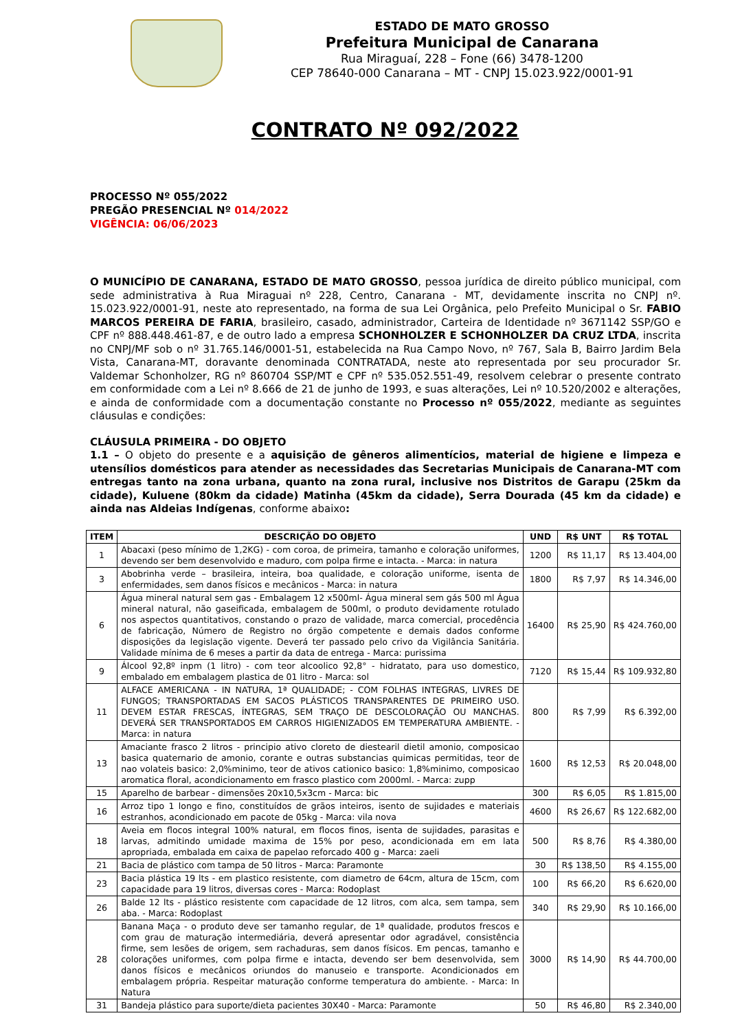ESTADO DE MATO GROSSO
Prefeitura Municipal de Canarana
Rua Miraguaí, 228 – Fone (66) 3478-1200
CEP 78640-000 Canarana – MT - CNPJ 15.023.922/0001-91
CONTRATO Nº 092/2022
PROCESSO Nº 055/2022
PREGÃO PRESENCIAL Nº 014/2022
VIGÊNCIA: 06/06/2023
O MUNICÍPIO DE CANARANA, ESTADO DE MATO GROSSO, pessoa jurídica de direito público municipal, com sede administrativa à Rua Miraguai nº 228, Centro, Canarana - MT, devidamente inscrita no CNPJ nº. 15.023.922/0001-91, neste ato representado, na forma de sua Lei Orgânica, pelo Prefeito Municipal o Sr. FABIO MARCOS PEREIRA DE FARIA, brasileiro, casado, administrador, Carteira de Identidade nº 3671142 SSP/GO e CPF nº 888.448.461-87, e de outro lado a empresa SCHONHOLZER E SCHONHOLZER DA CRUZ LTDA, inscrita no CNPJ/MF sob o nº 31.765.146/0001-51, estabelecida na Rua Campo Novo, nº 767, Sala B, Bairro Jardim Bela Vista, Canarana-MT, doravante denominada CONTRATADA, neste ato representada por seu procurador Sr. Valdemar Schonholzer, RG nº 860704 SSP/MT e CPF nº 535.052.551-49, resolvem celebrar o presente contrato em conformidade com a Lei nº 8.666 de 21 de junho de 1993, e suas alterações, Lei nº 10.520/2002 e alterações, e ainda de conformidade com a documentação constante no Processo nº 055/2022, mediante as seguintes cláusulas e condições:
CLÁUSULA PRIMEIRA - DO OBJETO
1.1 – O objeto do presente e a aquisição de gêneros alimentícios, material de higiene e limpeza e utensílios domésticos para atender as necessidades das Secretarias Municipais de Canarana-MT com entregas tanto na zona urbana, quanto na zona rural, inclusive nos Distritos de Garapu (25km da cidade), Kuluene (80km da cidade) Matinha (45km da cidade), Serra Dourada (45 km da cidade) e ainda nas Aldeias Indígenas, conforme abaixo:
| ITEM | DESCRIÇÃO DO OBJETO | UND | R$ UNT | R$ TOTAL |
| --- | --- | --- | --- | --- |
| 1 | Abacaxi (peso mínimo de 1,2KG) - com coroa, de primeira, tamanho e coloração uniformes, devendo ser bem desenvolvido e maduro, com polpa firme e intacta. - Marca: in natura | 1200 | R$ 11,17 | R$ 13.404,00 |
| 3 | Abobrinha verde – brasileira, inteira, boa qualidade, e coloração uniforme, isenta de enfermidades, sem danos físicos e mecânicos - Marca: in natura | 1800 | R$ 7,97 | R$ 14.346,00 |
| 6 | Água mineral natural sem gas - Embalagem 12 x500ml- Água mineral sem gás 500 ml Água mineral natural, não gaseificada, embalagem de 500ml, o produto devidamente rotulado nos aspectos quantitativos, constando o prazo de validade, marca comercial, procedência de fabricação, Número de Registro no órgão competente e demais dados conforme disposições da legislação vigente. Deverá ter passado pelo crivo da Vigilância Sanitária. Validade mínima de 6 meses a partir da data de entrega - Marca: purissima | 16400 | R$ 25,90 | R$ 424.760,00 |
| 9 | Álcool 92,8º inpm (1 litro) - com teor alcoolico 92,8° - hidratato, para uso domestico, embalado em embalagem plastica de 01 litro - Marca: sol | 7120 | R$ 15,44 | R$ 109.932,80 |
| 11 | ALFACE AMERICANA - IN NATURA, 1ª QUALIDADE; - COM FOLHAS INTEGRAS, LIVRES DE FUNGOS; TRANSPORTADAS EM SACOS PLÁSTICOS TRANSPARENTES DE PRIMEIRO USO. DEVEM ESTAR FRESCAS, ÍNTEGRAS, SEM TRAÇO DE DESCOLORAÇÃO OU MANCHAS. DEVERÁ SER TRANSPORTADOS EM CARROS HIGIENIZADOS EM TEMPERATURA AMBIENTE. - Marca: in natura | 800 | R$ 7,99 | R$ 6.392,00 |
| 13 | Amaciante frasco 2 litros - principio ativo cloreto de diestearil dietil amonio, composicao basica quaternario de amonio, corante e outras substancias quimicas permitidas, teor de nao volateis basico: 2,0%minimo, teor de ativos cationico basico: 1,8%minimo, composicao aromatica floral, acondicionamento em frasco plastico com 2000ml. - Marca: zupp | 1600 | R$ 12,53 | R$ 20.048,00 |
| 15 | Aparelho de barbear - dimensões 20x10,5x3cm - Marca: bic | 300 | R$ 6,05 | R$ 1.815,00 |
| 16 | Arroz tipo 1 longo e fino, constituídos de grãos inteiros, isento de sujidades e materiais estranhos, acondicionado em pacote de 05kg - Marca: vila nova | 4600 | R$ 26,67 | R$ 122.682,00 |
| 18 | Aveia em flocos integral 100% natural, em flocos finos, isenta de sujidades, parasitas e larvas, admitindo umidade maxima de 15% por peso, acondicionada em em lata apropriada, embalada em caixa de papelao reforcado 400 g - Marca: zaeli | 500 | R$ 8,76 | R$ 4.380,00 |
| 21 | Bacia de plástico com tampa de 50 litros - Marca: Paramonte | 30 | R$ 138,50 | R$ 4.155,00 |
| 23 | Bacia plástica 19 lts - em plastico resistente, com diametro de 64cm, altura de 15cm, com capacidade para 19 litros, diversas cores - Marca: Rodoplast | 100 | R$ 66,20 | R$ 6.620,00 |
| 26 | Balde 12 lts - plástico resistente com capacidade de 12 litros, com alca, sem tampa, sem aba. - Marca: Rodoplast | 340 | R$ 29,90 | R$ 10.166,00 |
| 28 | Banana Maça - o produto deve ser tamanho regular, de 1ª qualidade, produtos frescos e com grau de maturação intermediária, deverá apresentar odor agradável, consistência firme, sem lesões de origem, sem rachaduras, sem danos físicos. Em pencas, tamanho e colorações uniformes, com polpa firme e intacta, devendo ser bem desenvolvida, sem danos físicos e mecânicos oriundos do manuseio e transporte. Acondicionados em embalagem própria. Respeitar maturação conforme temperatura do ambiente. - Marca: In Natura | 3000 | R$ 14,90 | R$ 44.700,00 |
| 31 | Bandeja plástico para suporte/dieta pacientes 30X40 - Marca: Paramonte | 50 | R$ 46,80 | R$ 2.340,00 |